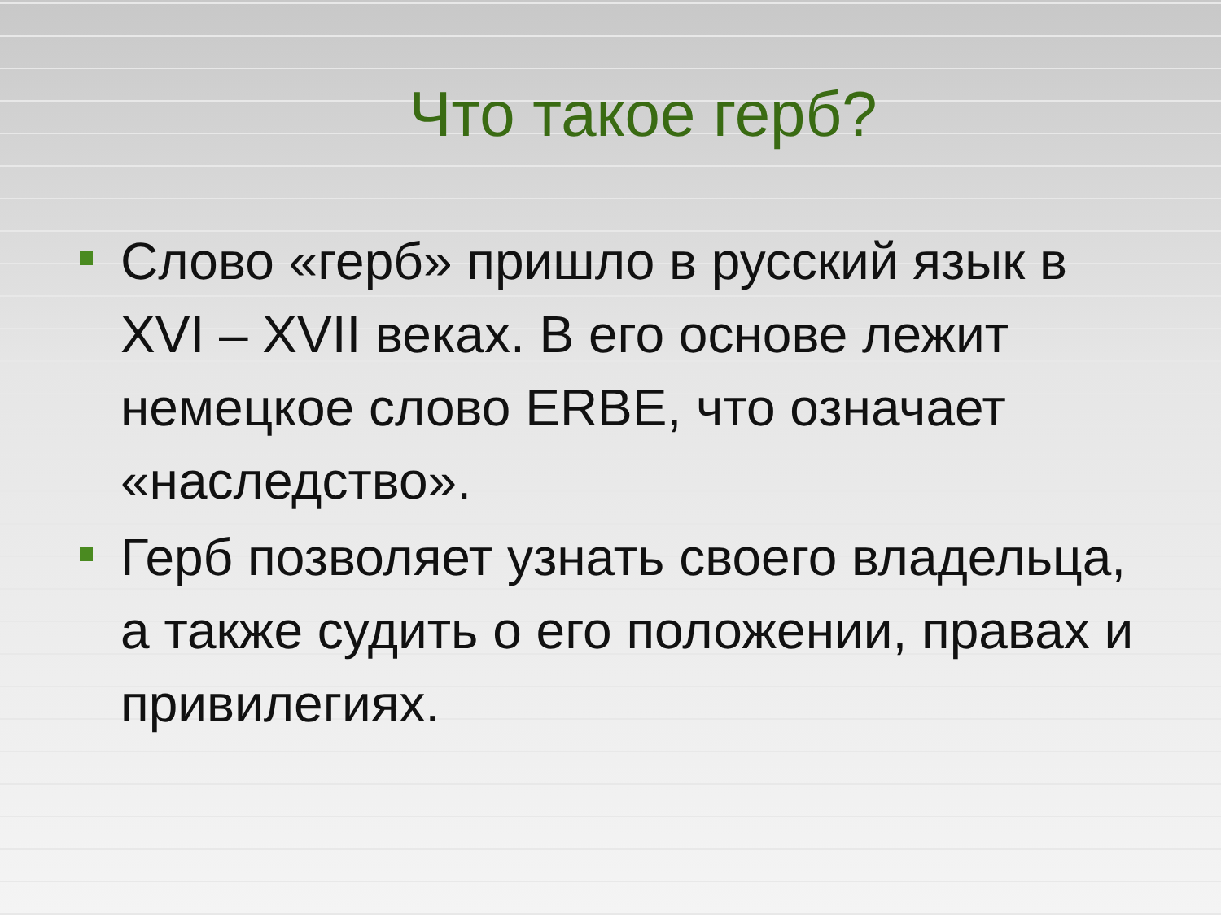Что такое герб?
Слово «герб» пришло в русский язык в XVI – XVII веках. В его основе лежит немецкое слово ERBE, что означает «наследство».
Герб позволяет узнать своего владельца, а также судить о его положении, правах и привилегиях.